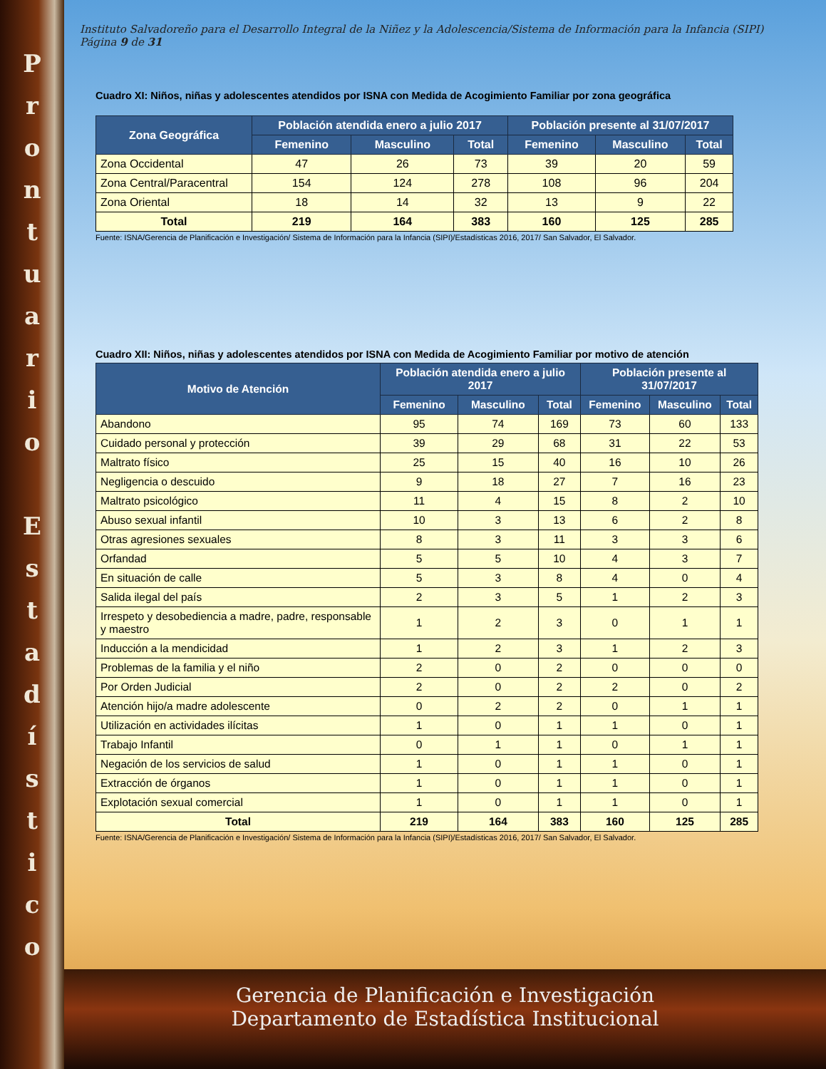Prontuario
Estadístico
Instituto Salvadoreño para el Desarrollo Integral de la Niñez y la Adolescencia/Sistema de Información para la Infancia (SIPI) Página 9 de 31
Cuadro XI: Niños, niñas y adolescentes atendidos por ISNA con Medida de Acogimiento Familiar por zona geográfica
| Zona Geográfica | Población atendida enero a julio 2017 | | | Población presente al 31/07/2017 | | |
| --- | --- | --- | --- | --- | --- | --- |
| | Femenino | Masculino | Total | Femenino | Masculino | Total |
| Zona Occidental | 47 | 26 | 73 | 39 | 20 | 59 |
| Zona Central/Paracentral | 154 | 124 | 278 | 108 | 96 | 204 |
| Zona Oriental | 18 | 14 | 32 | 13 | 9 | 22 |
| Total | 219 | 164 | 383 | 160 | 125 | 285 |
Fuente: ISNA/Gerencia de Planificación e Investigación/ Sistema de Información para la Infancia (SIPI)/Estadísticas 2016, 2017/ San Salvador, El Salvador.
Cuadro XII: Niños, niñas y adolescentes atendidos por ISNA con Medida de Acogimiento Familiar por motivo de atención
| Motivo de Atención | Población atendida enero a julio 2017 | | | Población presente al 31/07/2017 | | |
| --- | --- | --- | --- | --- | --- | --- |
| | Femenino | Masculino | Total | Femenino | Masculino | Total |
| Abandono | 95 | 74 | 169 | 73 | 60 | 133 |
| Cuidado personal y protección | 39 | 29 | 68 | 31 | 22 | 53 |
| Maltrato físico | 25 | 15 | 40 | 16 | 10 | 26 |
| Negligencia o descuido | 9 | 18 | 27 | 7 | 16 | 23 |
| Maltrato psicológico | 11 | 4 | 15 | 8 | 2 | 10 |
| Abuso sexual infantil | 10 | 3 | 13 | 6 | 2 | 8 |
| Otras agresiones sexuales | 8 | 3 | 11 | 3 | 3 | 6 |
| Orfandad | 5 | 5 | 10 | 4 | 3 | 7 |
| En situación de calle | 5 | 3 | 8 | 4 | 0 | 4 |
| Salida ilegal del país | 2 | 3 | 5 | 1 | 2 | 3 |
| Irrespeto y desobediencia a madre, padre, responsable y maestro | 1 | 2 | 3 | 0 | 1 | 1 |
| Inducción a la mendicidad | 1 | 2 | 3 | 1 | 2 | 3 |
| Problemas de la familia y el niño | 2 | 0 | 2 | 0 | 0 | 0 |
| Por Orden Judicial | 2 | 0 | 2 | 2 | 0 | 2 |
| Atención hijo/a madre adolescente | 0 | 2 | 2 | 0 | 1 | 1 |
| Utilización en actividades ilícitas | 1 | 0 | 1 | 1 | 0 | 1 |
| Trabajo Infantil | 0 | 1 | 1 | 0 | 1 | 1 |
| Negación de los servicios de salud | 1 | 0 | 1 | 1 | 0 | 1 |
| Extracción de órganos | 1 | 0 | 1 | 1 | 0 | 1 |
| Explotación sexual comercial | 1 | 0 | 1 | 1 | 0 | 1 |
| Total | 219 | 164 | 383 | 160 | 125 | 285 |
Fuente: ISNA/Gerencia de Planificación e Investigación/ Sistema de Información para la Infancia (SIPI)/Estadísticas 2016, 2017/ San Salvador, El Salvador.
Gerencia de Planificación e Investigación
Departamento de Estadística Institucional